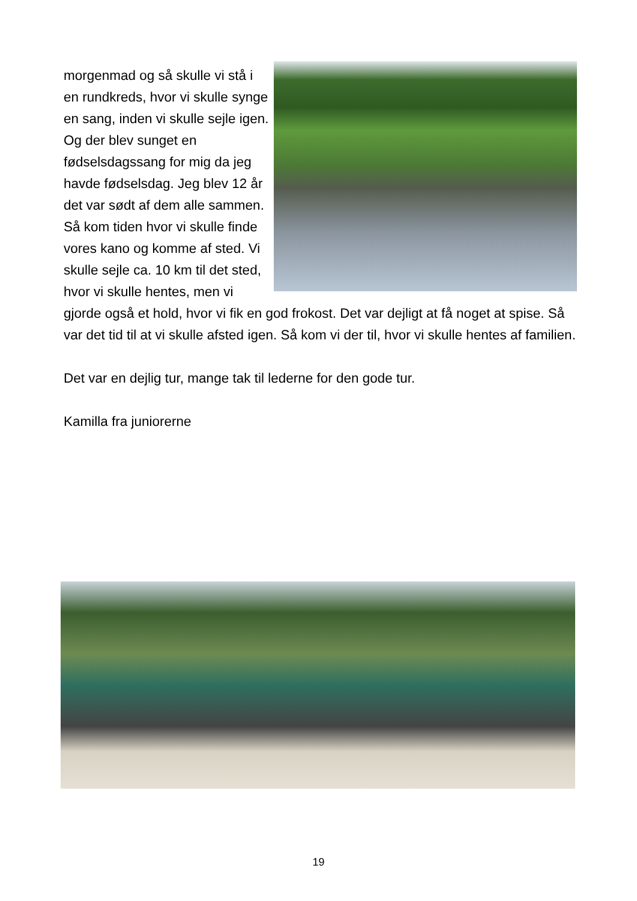morgenmad og så skulle vi stå i en rundkreds, hvor vi skulle synge en sang, inden vi skulle sejle igen. Og der blev sunget en fødselsdagssang for mig da jeg havde fødselsdag. Jeg blev 12 år det var sødt af dem alle sammen. Så kom tiden hvor vi skulle finde vores kano og komme af sted. Vi skulle sejle ca. 10 km til det sted, hvor vi skulle hentes, men vi gjorde også et hold, hvor vi fik en god frokost. Det var dejligt at få noget at spise. Så var det tid til at vi skulle afsted igen. Så kom vi der til, hvor vi skulle hentes af familien.
Det var en dejlig tur, mange tak til lederne for den gode tur.
Kamilla fra juniorerne
19